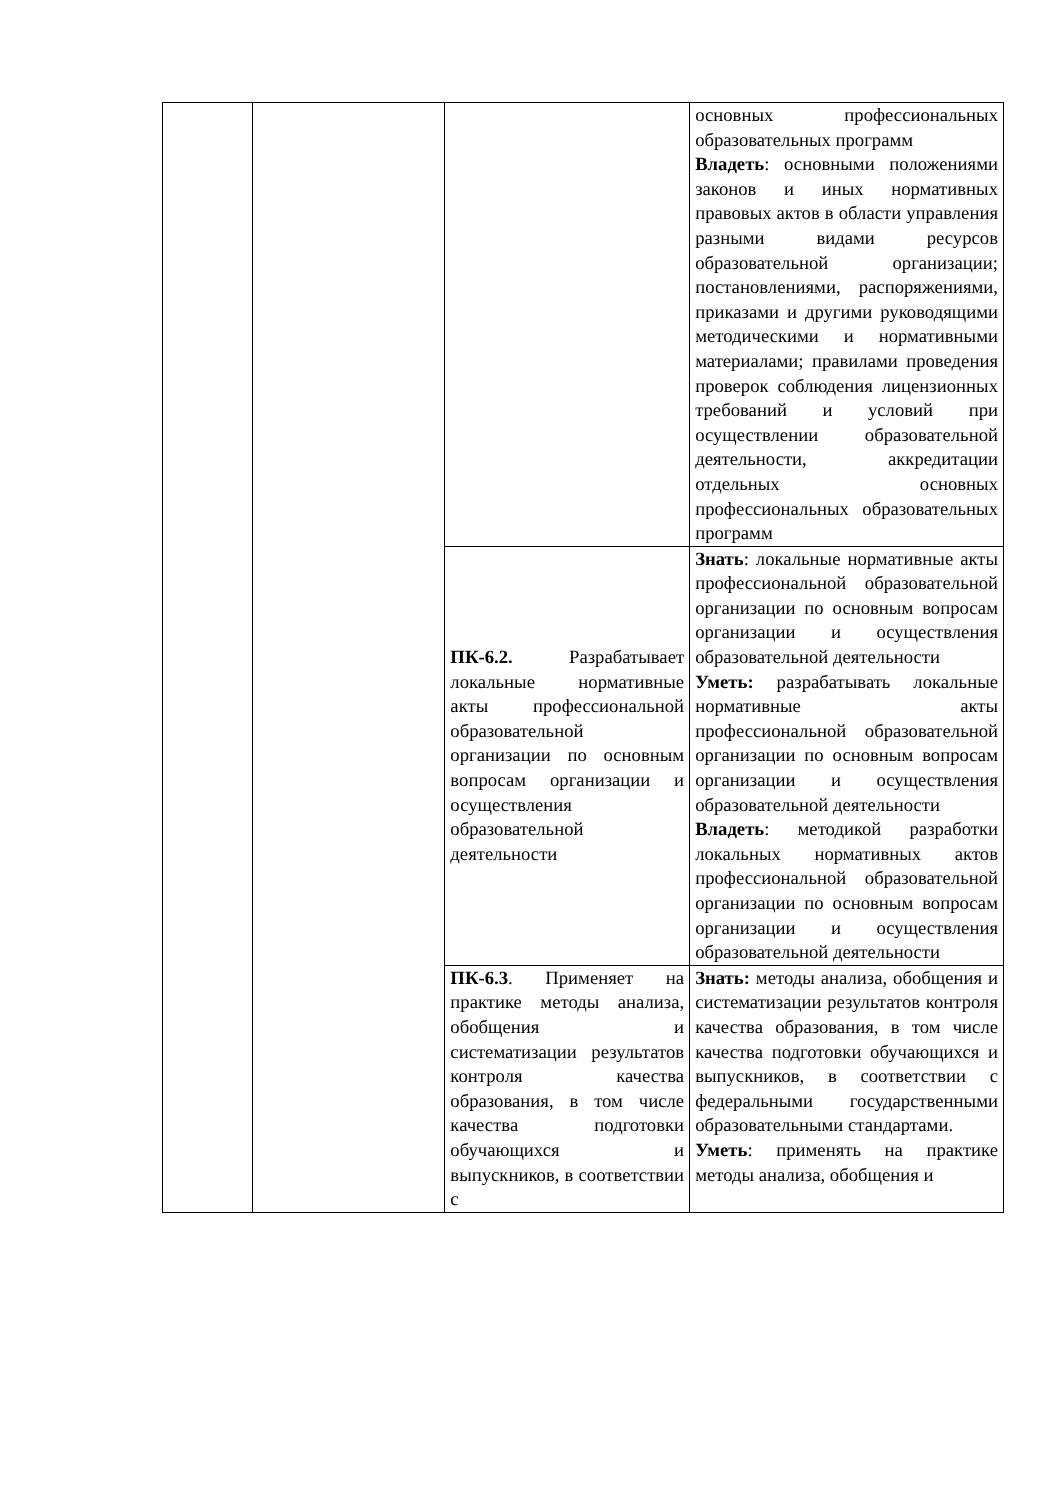| | | | основных профессиональных образовательных программ Владеть : основными положениями законов и иных нормативных правовых актов в области управления разными видами ресурсов образовательной организации; постановлениями, распоряжениями, приказами и другими руководящими методическими и нормативными материалами; правилами проведения проверок соблюдения лицензионных требований и условий при осуществлении образовательной деятельности, аккредитации отдельных основных профессиональных образовательных программ |
| | | ПК-6.2. Разрабатывает локальные нормативные акты профессиональной образовательной организации по основным вопросам организации и осуществления образовательной деятельности | Знать : локальные нормативные акты профессиональной образовательной организации по основным вопросам организации и осуществления образовательной деятельности Уметь: разрабатывать локальные нормативные акты профессиональной образовательной организации по основным вопросам организации и осуществления образовательной деятельности Владеть : методикой разработки локальных нормативных актов профессиональной образовательной организации по основным вопросам организации и осуществления образовательной деятельности |
| | | ПК-6.3 . Применяет на практике методы анализа, обобщения и систематизации результатов контроля качества образования, в том числе качества подготовки обучающихся и выпускников, в соответствии с | Знать: методы анализа, обобщения и систематизации результатов контроля качества образования, в том числе качества подготовки обучающихся и выпускников, в соответствии с федеральными государственными образовательными стандартами. Уметь : применять на практике методы анализа, обобщения и |